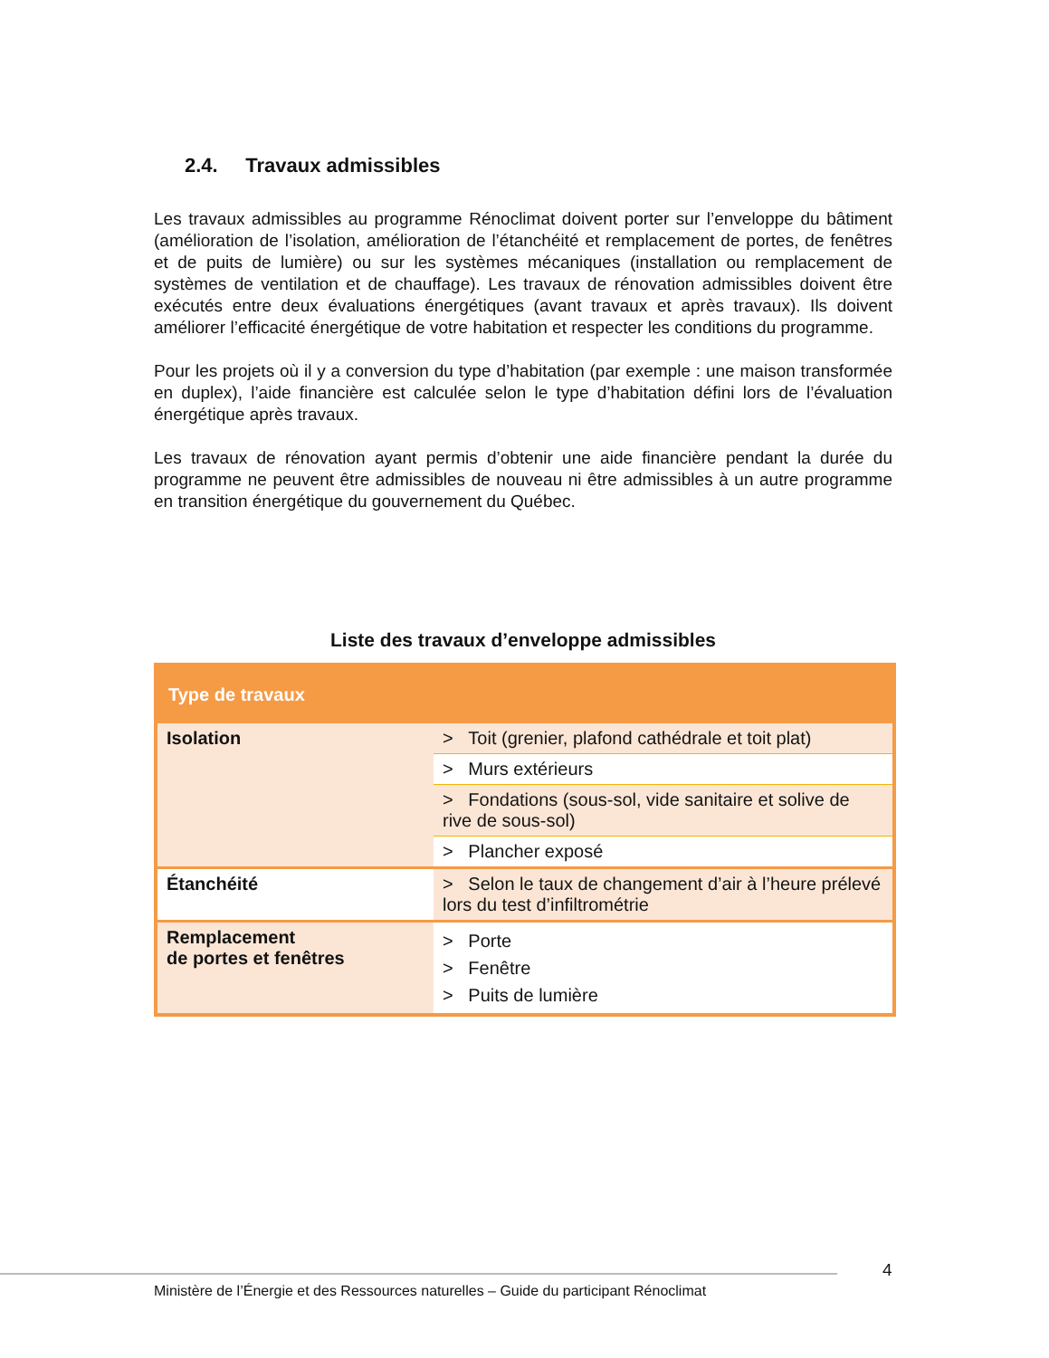2.4. Travaux admissibles
Les travaux admissibles au programme Rénoclimat doivent porter sur l’enveloppe du bâtiment (amélioration de l’isolation, amélioration de l’étanchéité et remplacement de portes, de fenêtres et de puits de lumière) ou sur les systèmes mécaniques (installation ou remplacement de systèmes de ventilation et de chauffage). Les travaux de rénovation admissibles doivent être exécutés entre deux évaluations énergétiques (avant travaux et après travaux). Ils doivent améliorer l’efficacité énergétique de votre habitation et respecter les conditions du programme.
Pour les projets où il y a conversion du type d’habitation (par exemple : une maison transformée en duplex), l’aide financière est calculée selon le type d’habitation défini lors de l’évaluation énergétique après travaux.
Les travaux de rénovation ayant permis d’obtenir une aide financière pendant la durée du programme ne peuvent être admissibles de nouveau ni être admissibles à un autre programme en transition énergétique du gouvernement du Québec.
Liste des travaux d’enveloppe admissibles
| Type de travaux | |
| --- | --- |
| Isolation | > Toit (grenier, plafond cathédrale et toit plat) |
| | > Murs extérieurs |
| | > Fondations (sous-sol, vide sanitaire et solive de rive de sous-sol) |
| | > Plancher exposé |
| Étanchéité | > Selon le taux de changement d’air à l’heure prélevé lors du test d’infiltrométrie |
| Remplacement de portes et fenêtres | > Porte > Fenêtre > Puits de lumière |
4
Ministère de l’Énergie et des Ressources naturelles – Guide du participant Rénoclimat